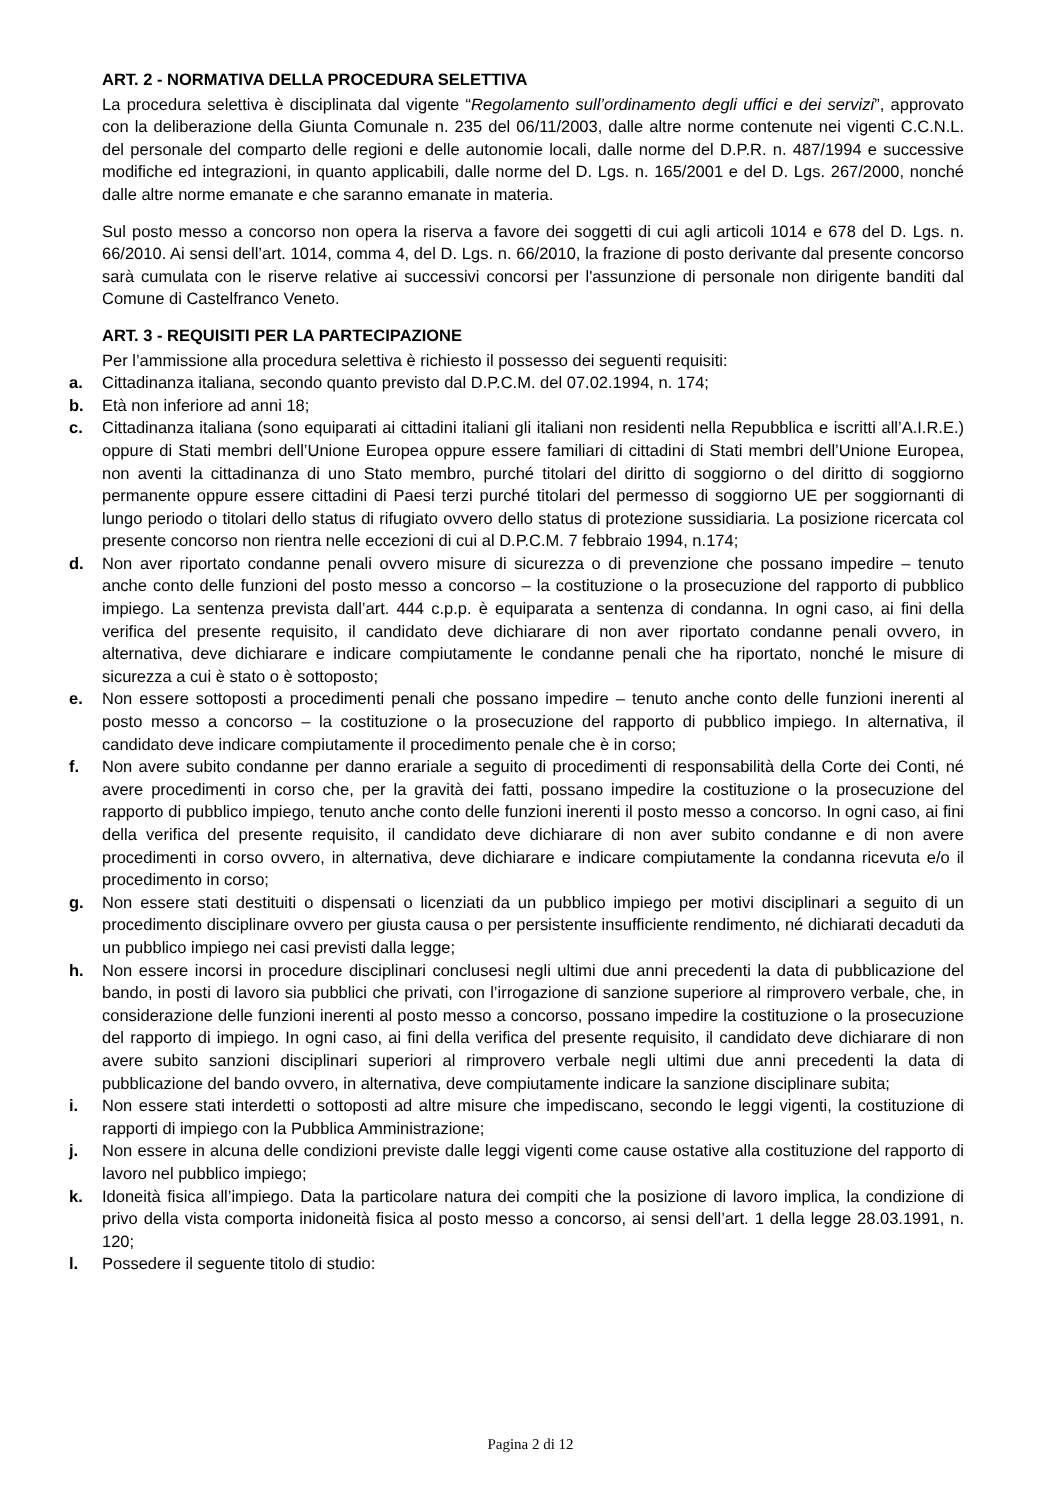ART. 2 - NORMATIVA DELLA PROCEDURA SELETTIVA
La procedura selettiva è disciplinata dal vigente “Regolamento sull’ordinamento degli uffici e dei servizi”, approvato con la deliberazione della Giunta Comunale n. 235 del 06/11/2003, dalle altre norme contenute nei vigenti C.C.N.L. del personale del comparto delle regioni e delle autonomie locali, dalle norme del D.P.R. n. 487/1994 e successive modifiche ed integrazioni, in quanto applicabili, dalle norme del D. Lgs. n. 165/2001 e del D. Lgs. 267/2000, nonché dalle altre norme emanate e che saranno emanate in materia.
Sul posto messo a concorso non opera la riserva a favore dei soggetti di cui agli articoli 1014 e 678 del D. Lgs. n. 66/2010. Ai sensi dell’art. 1014, comma 4, del D. Lgs. n. 66/2010, la frazione di posto derivante dal presente concorso sarà cumulata con le riserve relative ai successivi concorsi per l'assunzione di personale non dirigente banditi dal Comune di Castelfranco Veneto.
ART. 3 - REQUISITI PER LA PARTECIPAZIONE
Per l’ammissione alla procedura selettiva è richiesto il possesso dei seguenti requisiti:
a. Cittadinanza italiana, secondo quanto previsto dal D.P.C.M. del 07.02.1994, n. 174;
b. Età non inferiore ad anni 18;
c. Cittadinanza italiana (sono equiparati ai cittadini italiani gli italiani non residenti nella Repubblica e iscritti all’A.I.R.E.) oppure di Stati membri dell’Unione Europea oppure essere familiari di cittadini di Stati membri dell’Unione Europea, non aventi la cittadinanza di uno Stato membro, purché titolari del diritto di soggiorno o del diritto di soggiorno permanente oppure essere cittadini di Paesi terzi purché titolari del permesso di soggiorno UE per soggiornanti di lungo periodo o titolari dello status di rifugiato ovvero dello status di protezione sussidiaria. La posizione ricercata col presente concorso non rientra nelle eccezioni di cui al D.P.C.M. 7 febbraio 1994, n.174;
d. Non aver riportato condanne penali ovvero misure di sicurezza o di prevenzione che possano impedire – tenuto anche conto delle funzioni del posto messo a concorso – la costituzione o la prosecuzione del rapporto di pubblico impiego. La sentenza prevista dall’art. 444 c.p.p. è equiparata a sentenza di condanna. In ogni caso, ai fini della verifica del presente requisito, il candidato deve dichiarare di non aver riportato condanne penali ovvero, in alternativa, deve dichiarare e indicare compiutamente le condanne penali che ha riportato, nonché le misure di sicurezza a cui è stato o è sottoposto;
e. Non essere sottoposti a procedimenti penali che possano impedire – tenuto anche conto delle funzioni inerenti al posto messo a concorso – la costituzione o la prosecuzione del rapporto di pubblico impiego. In alternativa, il candidato deve indicare compiutamente il procedimento penale che è in corso;
f. Non avere subito condanne per danno erariale a seguito di procedimenti di responsabilità della Corte dei Conti, né avere procedimenti in corso che, per la gravità dei fatti, possano impedire la costituzione o la prosecuzione del rapporto di pubblico impiego, tenuto anche conto delle funzioni inerenti il posto messo a concorso. In ogni caso, ai fini della verifica del presente requisito, il candidato deve dichiarare di non aver subito condanne e di non avere procedimenti in corso ovvero, in alternativa, deve dichiarare e indicare compiutamente la condanna ricevuta e/o il procedimento in corso;
g. Non essere stati destituiti o dispensati o licenziati da un pubblico impiego per motivi disciplinari a seguito di un procedimento disciplinare ovvero per giusta causa o per persistente insufficiente rendimento, né dichiarati decaduti da un pubblico impiego nei casi previsti dalla legge;
h. Non essere incorsi in procedure disciplinari conclusesi negli ultimi due anni precedenti la data di pubblicazione del bando, in posti di lavoro sia pubblici che privati, con l’irrogazione di sanzione superiore al rimprovero verbale, che, in considerazione delle funzioni inerenti al posto messo a concorso, possano impedire la costituzione o la prosecuzione del rapporto di impiego. In ogni caso, ai fini della verifica del presente requisito, il candidato deve dichiarare di non avere subito sanzioni disciplinari superiori al rimprovero verbale negli ultimi due anni precedenti la data di pubblicazione del bando ovvero, in alternativa, deve compiutamente indicare la sanzione disciplinare subita;
i. Non essere stati interdetti o sottoposti ad altre misure che impediscano, secondo le leggi vigenti, la costituzione di rapporti di impiego con la Pubblica Amministrazione;
j. Non essere in alcuna delle condizioni previste dalle leggi vigenti come cause ostative alla costituzione del rapporto di lavoro nel pubblico impiego;
k. Idoneità fisica all’impiego. Data la particolare natura dei compiti che la posizione di lavoro implica, la condizione di privo della vista comporta inidoneità fisica al posto messo a concorso, ai sensi dell’art. 1 della legge 28.03.1991, n. 120;
l. Possedere il seguente titolo di studio:
Pagina 2 di 12